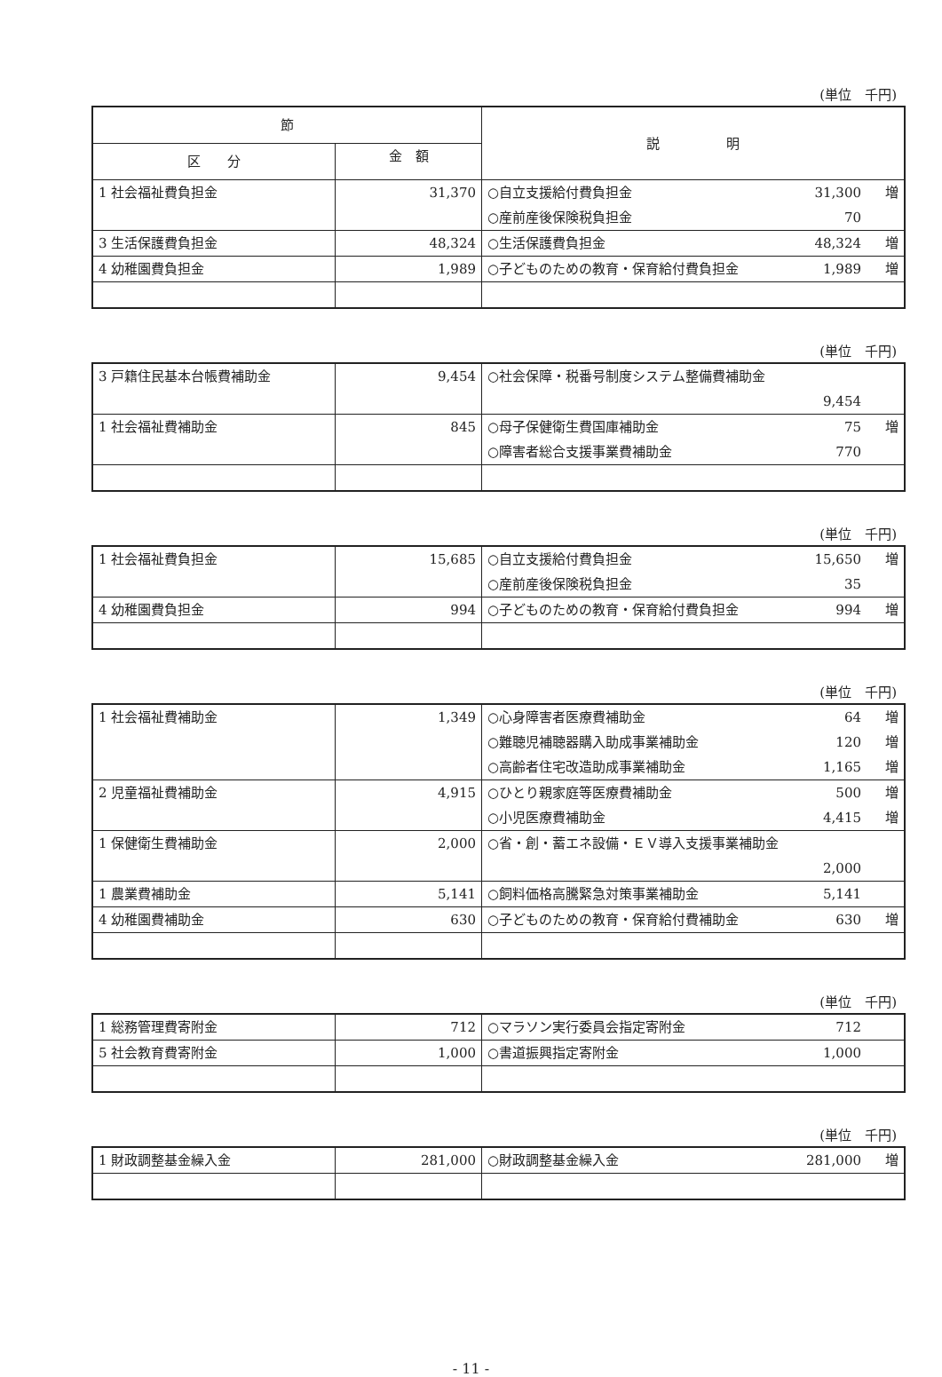(単位　千円)
| 節 | | 説 明 |
| --- | --- | --- |
| 区 分 | 金 額 | |
| 1 社会福祉費負担金 | 31,370 | ○自立支援給付費負担金 31,300 増 ○産前産後保険税負担金 70 |
| 3 生活保護費負担金 | 48,324 | ○生活保護費負担金 48,324 増 |
| 4 幼稚園費負担金 | 1,989 | ○子どものための教育・保育給付費負担金 1,989 増 |
(単位　千円)
| 3 戸籍住民基本台帳費補助金 | 9,454 | ○社会保障・税番号制度システム整備費補助金 9,454 |
| 1 社会福祉費補助金 | 845 | ○母子保健衛生費国庫補助金 75 増 ○障害者総合支援事業費補助金 770 |
(単位　千円)
| 1 社会福祉費負担金 | 15,685 | ○自立支援給付費負担金 15,650 増 ○産前産後保険税負担金 35 |
| 4 幼稚園費負担金 | 994 | ○子どものための教育・保育給付費負担金 994 増 |
(単位　千円)
| 1 社会福祉費補助金 | 1,349 | ○心身障害者医療費補助金 64 増 ○難聴児補聴器購入助成事業補助金 120 増 ○高齢者住宅改造助成事業補助金 1,165 増 |
| 2 児童福祉費補助金 | 4,915 | ○ひとり親家庭等医療費補助金 500 増 ○小児医療費補助金 4,415 増 |
| 1 保健衛生費補助金 | 2,000 | ○省・創・蓄エネ設備・ＥＶ導入支援事業補助金 2,000 |
| 1 農業費補助金 | 5,141 | ○飼料価格高騰緊急対策事業補助金 5,141 |
| 4 幼稚園費補助金 | 630 | ○子どものための教育・保育給付費補助金 630 増 |
(単位　千円)
| 1 総務管理費寄附金 | 712 | ○マラソン実行委員会指定寄附金 712 |
| 5 社会教育費寄附金 | 1,000 | ○書道振興指定寄附金 1,000 |
(単位　千円)
| 1 財政調整基金繰入金 | 281,000 | ○財政調整基金繰入金 281,000 増 |
- 11 -